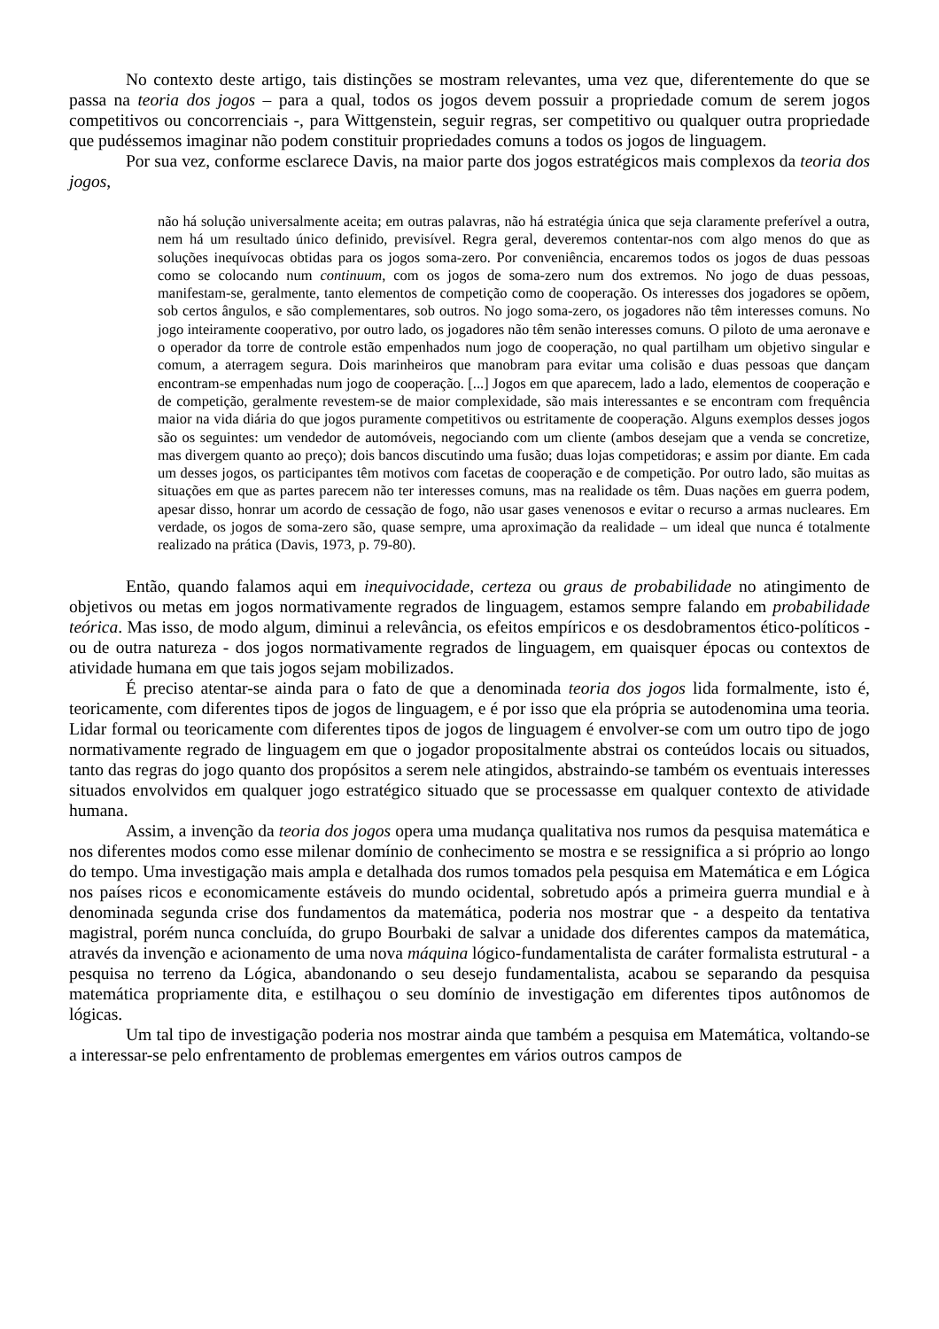No contexto deste artigo, tais distinções se mostram relevantes, uma vez que, diferentemente do que se passa na teoria dos jogos – para a qual, todos os jogos devem possuir a propriedade comum de serem jogos competitivos ou concorrenciais -, para Wittgenstein, seguir regras, ser competitivo ou qualquer outra propriedade que pudéssemos imaginar não podem constituir propriedades comuns a todos os jogos de linguagem.
Por sua vez, conforme esclarece Davis, na maior parte dos jogos estratégicos mais complexos da teoria dos jogos,
não há solução universalmente aceita; em outras palavras, não há estratégia única que seja claramente preferível a outra, nem há um resultado único definido, previsível. Regra geral, deveremos contentar-nos com algo menos do que as soluções inequívocas obtidas para os jogos soma-zero. Por conveniência, encaremos todos os jogos de duas pessoas como se colocando num continuum, com os jogos de soma-zero num dos extremos. No jogo de duas pessoas, manifestam-se, geralmente, tanto elementos de competição como de cooperação. Os interesses dos jogadores se opõem, sob certos ângulos, e são complementares, sob outros. No jogo soma-zero, os jogadores não têm interesses comuns. No jogo inteiramente cooperativo, por outro lado, os jogadores não têm senão interesses comuns. O piloto de uma aeronave e o operador da torre de controle estão empenhados num jogo de cooperação, no qual partilham um objetivo singular e comum, a aterragem segura. Dois marinheiros que manobram para evitar uma colisão e duas pessoas que dançam encontram-se empenhadas num jogo de cooperação. [...] Jogos em que aparecem, lado a lado, elementos de cooperação e de competição, geralmente revestem-se de maior complexidade, são mais interessantes e se encontram com frequência maior na vida diária do que jogos puramente competitivos ou estritamente de cooperação. Alguns exemplos desses jogos são os seguintes: um vendedor de automóveis, negociando com um cliente (ambos desejam que a venda se concretize, mas divergem quanto ao preço); dois bancos discutindo uma fusão; duas lojas competidoras; e assim por diante. Em cada um desses jogos, os participantes têm motivos com facetas de cooperação e de competição. Por outro lado, são muitas as situações em que as partes parecem não ter interesses comuns, mas na realidade os têm. Duas nações em guerra podem, apesar disso, honrar um acordo de cessação de fogo, não usar gases venenosos e evitar o recurso a armas nucleares. Em verdade, os jogos de soma-zero são, quase sempre, uma aproximação da realidade – um ideal que nunca é totalmente realizado na prática (Davis, 1973, p. 79-80).
Então, quando falamos aqui em inequivocidade, certeza ou graus de probabilidade no atingimento de objetivos ou metas em jogos normativamente regrados de linguagem, estamos sempre falando em probabilidade teórica. Mas isso, de modo algum, diminui a relevância, os efeitos empíricos e os desdobramentos ético-políticos - ou de outra natureza - dos jogos normativamente regrados de linguagem, em quaisquer épocas ou contextos de atividade humana em que tais jogos sejam mobilizados.
É preciso atentar-se ainda para o fato de que a denominada teoria dos jogos lida formalmente, isto é, teoricamente, com diferentes tipos de jogos de linguagem, e é por isso que ela própria se autodenomina uma teoria. Lidar formal ou teoricamente com diferentes tipos de jogos de linguagem é envolver-se com um outro tipo de jogo normativamente regrado de linguagem em que o jogador propositalmente abstrai os conteúdos locais ou situados, tanto das regras do jogo quanto dos propósitos a serem nele atingidos, abstraindo-se também os eventuais interesses situados envolvidos em qualquer jogo estratégico situado que se processasse em qualquer contexto de atividade humana.
Assim, a invenção da teoria dos jogos opera uma mudança qualitativa nos rumos da pesquisa matemática e nos diferentes modos como esse milenar domínio de conhecimento se mostra e se ressignifica a si próprio ao longo do tempo. Uma investigação mais ampla e detalhada dos rumos tomados pela pesquisa em Matemática e em Lógica nos países ricos e economicamente estáveis do mundo ocidental, sobretudo após a primeira guerra mundial e à denominada segunda crise dos fundamentos da matemática, poderia nos mostrar que - a despeito da tentativa magistral, porém nunca concluída, do grupo Bourbaki de salvar a unidade dos diferentes campos da matemática, através da invenção e acionamento de uma nova máquina lógico-fundamentalista de caráter formalista estrutural - a pesquisa no terreno da Lógica, abandonando o seu desejo fundamentalista, acabou se separando da pesquisa matemática propriamente dita, e estilhaçou o seu domínio de investigação em diferentes tipos autônomos de lógicas.
Um tal tipo de investigação poderia nos mostrar ainda que também a pesquisa em Matemática, voltando-se a interessar-se pelo enfrentamento de problemas emergentes em vários outros campos de